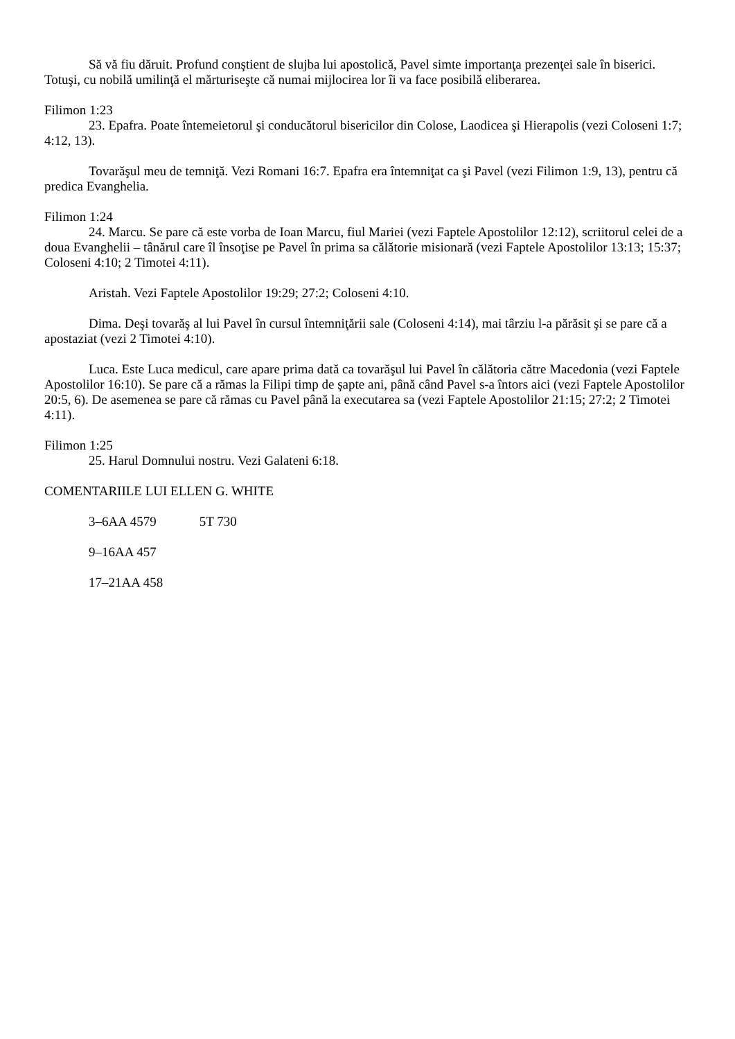Să vă fiu dăruit. Profund conştient de slujba lui apostolică, Pavel simte importanţa prezenţei sale în biserici. Totuşi, cu nobilă umilinţă el mărturiseşte că numai mijlocirea lor îi va face posibilă eliberarea.
Filimon 1:23
23. Epafra. Poate întemeietorul şi conducătorul bisericilor din Colose, Laodicea şi Hierapolis (vezi Coloseni 1:7; 4:12, 13).
Tovarăşul meu de temniţă. Vezi Romani 16:7. Epafra era întemniţat ca şi Pavel (vezi Filimon 1:9, 13), pentru că predica Evanghelia.
Filimon 1:24
24. Marcu. Se pare că este vorba de Ioan Marcu, fiul Mariei (vezi Faptele Apostolilor 12:12), scriitorul celei de a doua Evanghelii – tânărul care îl însoţise pe Pavel în prima sa călătorie misionară (vezi Faptele Apostolilor 13:13; 15:37; Coloseni 4:10; 2 Timotei 4:11).
Aristah. Vezi Faptele Apostolilor 19:29; 27:2; Coloseni 4:10.
Dima. Deşi tovarăş al lui Pavel în cursul întemniţării sale (Coloseni 4:14), mai târziu l-a părăsit şi se pare că a apostaziat (vezi 2 Timotei 4:10).
Luca. Este Luca medicul, care apare prima dată ca tovarăşul lui Pavel în călătoria către Macedonia (vezi Faptele Apostolilor 16:10). Se pare că a rămas la Filipi timp de şapte ani, până când Pavel s-a întors aici (vezi Faptele Apostolilor 20:5, 6). De asemenea se pare că rămas cu Pavel până la executarea sa (vezi Faptele Apostolilor 21:15; 27:2; 2 Timotei 4:11).
Filimon 1:25
25. Harul Domnului nostru. Vezi Galateni 6:18.
COMENTARIILE LUI ELLEN G. WHITE
3–6AA 4579 5T 730
9–16AA 457
17–21AA 458